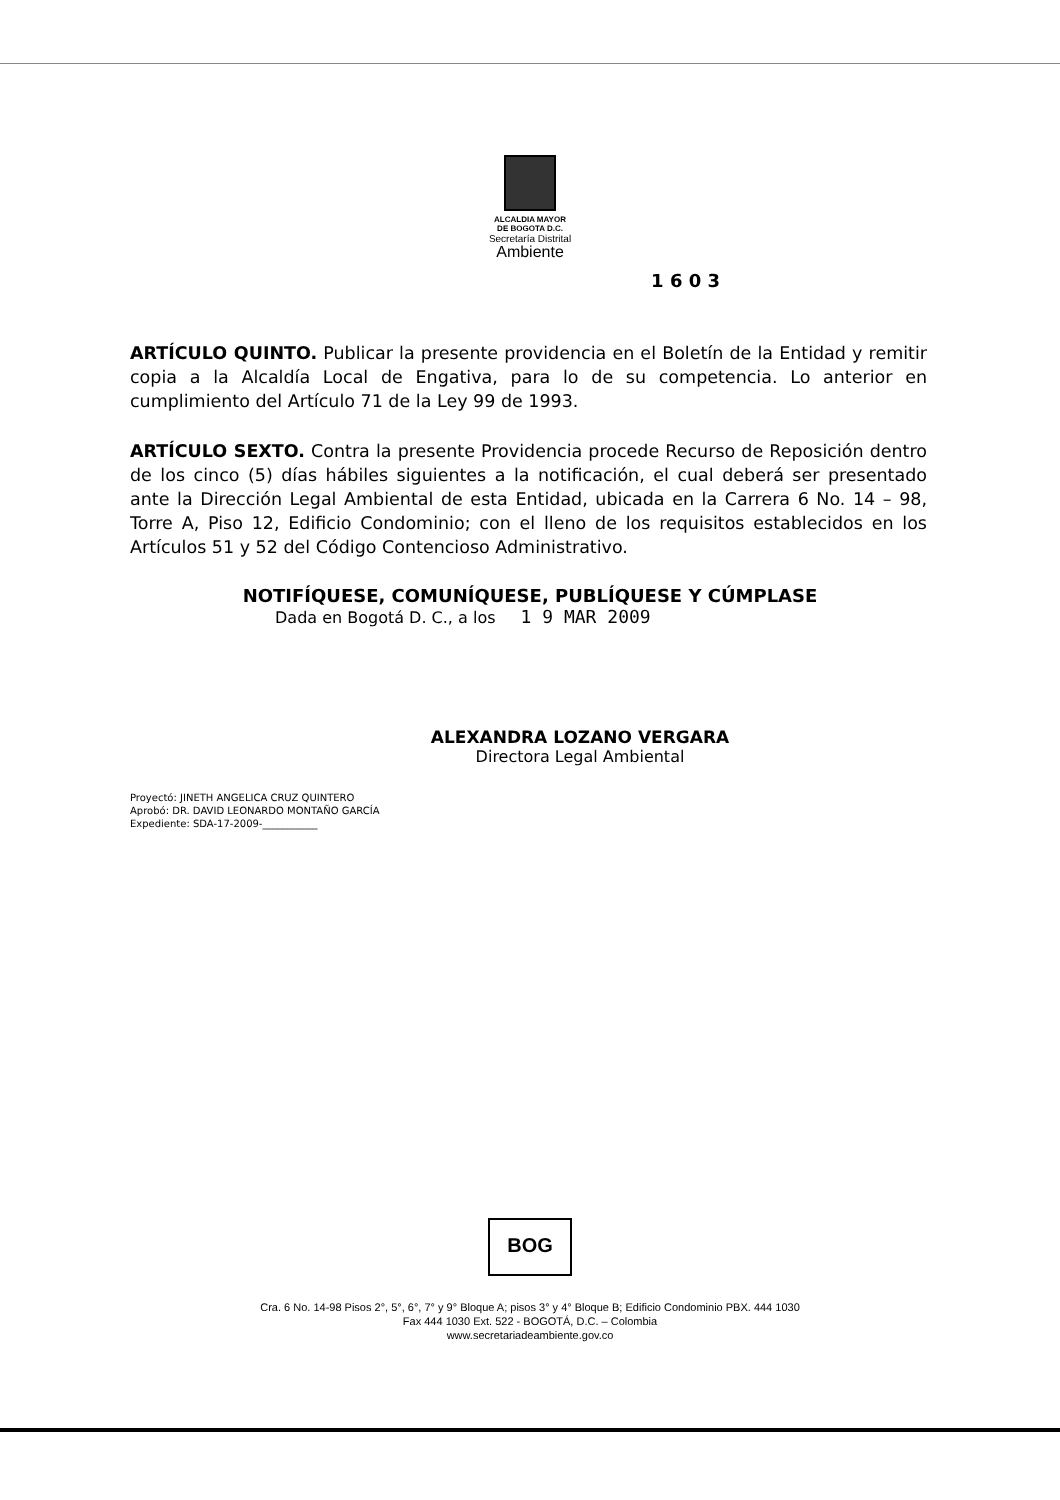ALCALDIA MAYOR
DE BOGOTA D.C.
Secretaría Distrital
Ambiente
1 6 0 3
ARTÍCULO QUINTO. Publicar la presente providencia en el Boletín de la Entidad y remitir copia a la Alcaldía Local de Engativa, para lo de su competencia. Lo anterior en cumplimiento del Artículo 71 de la Ley 99 de 1993.
ARTÍCULO SEXTO. Contra la presente Providencia procede Recurso de Reposición dentro de los cinco (5) días hábiles siguientes a la notificación, el cual deberá ser presentado ante la Dirección Legal Ambiental de esta Entidad, ubicada en la Carrera 6 No. 14 – 98, Torre A, Piso 12, Edificio Condominio; con el lleno de los requisitos establecidos en los Artículos 51 y 52 del Código Contencioso Administrativo.
NOTIFÍQUESE, COMUNÍQUESE, PUBLÍQUESE Y CÚMPLASE
Dada en Bogotá D. C., a los 1 9 MAR 2009
ALEXANDRA LOZANO VERGARA
Directora Legal Ambiental
Proyectó: JINETH ANGELICA CRUZ QUINTERO
Aprobó: DR. DAVID LEONARDO MONTAÑO GARCÍA
Expediente: SDA-17-2009-___________
BOG
Cra. 6 No. 14-98 Pisos 2°, 5°, 6°, 7° y 9° Bloque A; pisos 3° y 4° Bloque B; Edificio Condominio PBX. 444 1030
Fax 444 1030 Ext. 522 - BOGOTÁ, D.C. – Colombia
www.secretariadeambiente.gov.co